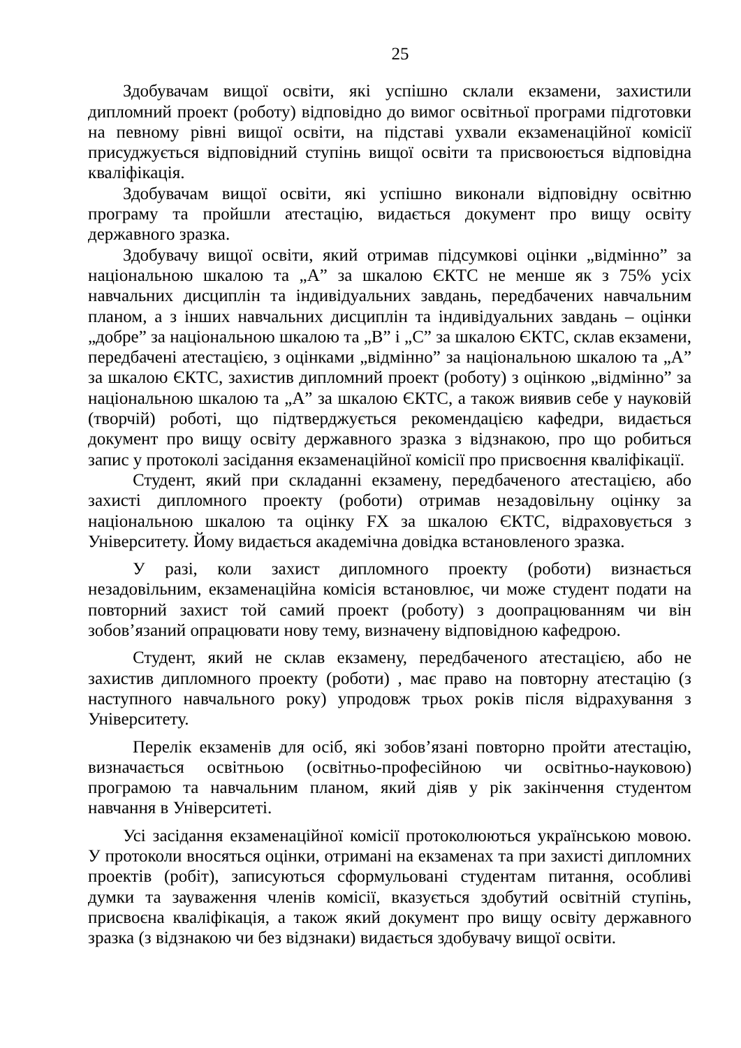25
Здобувачам вищої освіти, які успішно склали екзамени, захистили дипломний проект (роботу) відповідно до вимог освітньої програми підготовки на певному рівні вищої освіти, на підставі ухвали екзаменаційної комісії присуджується відповідний ступінь вищої освіти та присвоюється відповідна кваліфікація.
Здобувачам вищої освіти, які успішно виконали відповідну освітню програму та пройшли атестацію, видається документ про вищу освіту державного зразка.
Здобувачу вищої освіти, який отримав підсумкові оцінки „відмінно” за національною шкалою та „А” за шкалою ЄКТС не менше як з 75% усіх навчальних дисциплін та індивідуальних завдань, передбачених навчальним планом, а з інших навчальних дисциплін та індивідуальних завдань – оцінки „добре” за національною шкалою та „В” і „С” за шкалою ЄКТС, склав екзамени, передбачені атестацією, з оцінками „відмінно” за національною шкалою та „А” за шкалою ЄКТС, захистив дипломний проект (роботу) з оцінкою „відмінно” за національною шкалою та „А” за шкалою ЄКТС, а також виявив себе у науковій (творчій) роботі, що підтверджується рекомендацією кафедри, видається документ про вищу освіту державного зразка з відзнакою, про що робиться запис у протоколі засідання екзаменаційної комісії про присвоєння кваліфікації.
Студент, який при складанні екзамену, передбаченого атестацією, або захисті дипломного проекту (роботи) отримав незадовільну оцінку за національною шкалою та оцінку FX за шкалою ЄКТС, відраховується з Університету. Йому видається академічна довідка встановленого зразка.
У разі, коли захист дипломного проекту (роботи) визнається незадовільним, екзаменаційна комісія встановлює, чи може студент подати на повторний захист той самий проект (роботу) з доопрацюванням чи він зобов’язаний опрацювати нову тему, визначену відповідною кафедрою.
Студент, який не склав екзамену, передбаченого атестацією, або не захистив дипломного проекту (роботи) , має право на повторну атестацію (з наступного навчального року) упродовж трьох років після відрахування з Університету.
Перелік екзаменів для осіб, які зобов’язані повторно пройти атестацію, визначається освітньою (освітньо-професійною чи освітньо-науковою) програмою та навчальним планом, який діяв у рік закінчення студентом навчання в Університеті.
Усі засідання екзаменаційної комісії протоколюються українською мовою. У протоколи вносяться оцінки, отримані на екзаменах та при захисті дипломних проектів (робіт), записуються сформульовані студентам питання, особливі думки та зауваження членів комісії, вказується здобутий освітній ступінь, присвоєна кваліфікація, а також який документ про вищу освіту державного зразка (з відзнакою чи без відзнаки) видається здобувачу вищої освіти.